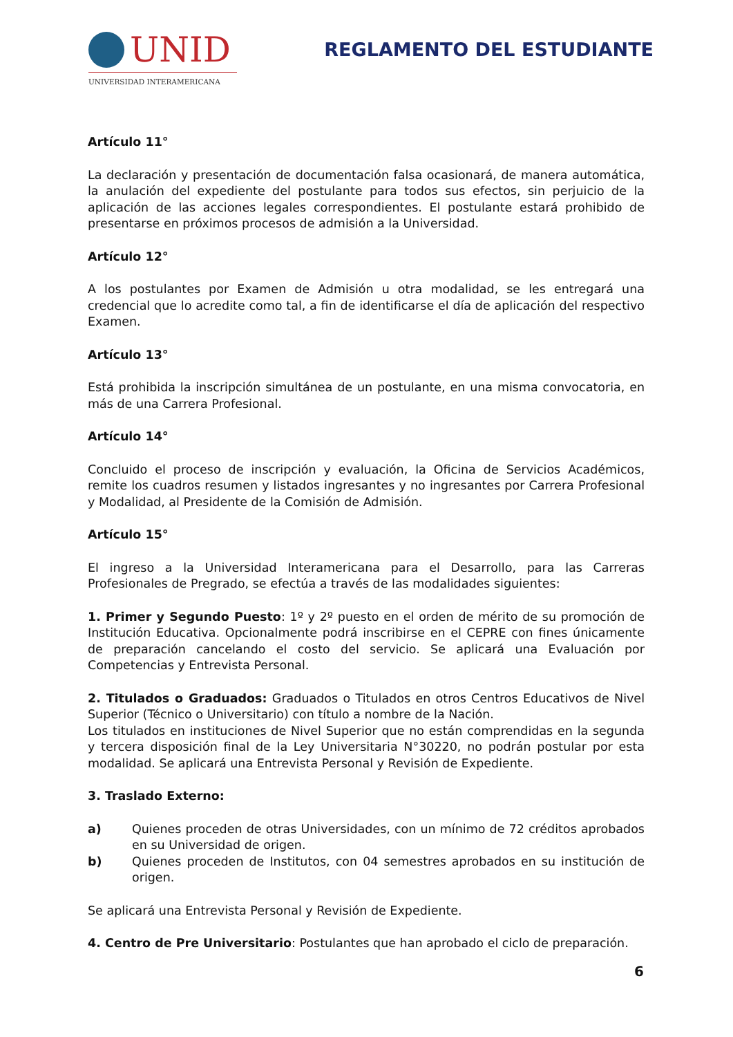UNID
UNIVERSIDAD INTERAMERICANA
REGLAMENTO DEL ESTUDIANTE
Artículo 11°
La declaración y presentación de documentación falsa ocasionará, de manera automática, la anulación del expediente del postulante para todos sus efectos, sin perjuicio de la aplicación de las acciones legales correspondientes. El postulante estará prohibido de presentarse en próximos procesos de admisión a la Universidad.
Artículo 12°
A los postulantes por Examen de Admisión u otra modalidad, se les entregará una credencial que lo acredite como tal, a fin de identificarse el día de aplicación del respectivo Examen.
Artículo 13°
Está prohibida la inscripción simultánea de un postulante, en una misma convocatoria, en más de una Carrera Profesional.
Artículo 14°
Concluido el proceso de inscripción y evaluación, la Oficina de Servicios Académicos, remite los cuadros resumen y listados ingresantes y no ingresantes por Carrera Profesional y Modalidad, al Presidente de la Comisión de Admisión.
Artículo 15°
El ingreso a la Universidad Interamericana para el Desarrollo, para las Carreras Profesionales de Pregrado, se efectúa a través de las modalidades siguientes:
1. Primer y Segundo Puesto: 1º y 2º puesto en el orden de mérito de su promoción de Institución Educativa. Opcionalmente podrá inscribirse en el CEPRE con fines únicamente de preparación cancelando el costo del servicio. Se aplicará una Evaluación por Competencias y Entrevista Personal.
2. Titulados o Graduados: Graduados o Titulados en otros Centros Educativos de Nivel Superior (Técnico o Universitario) con título a nombre de la Nación.
Los titulados en instituciones de Nivel Superior que no están comprendidas en la segunda y tercera disposición final de la Ley Universitaria N°30220, no podrán postular por esta modalidad. Se aplicará una Entrevista Personal y Revisión de Expediente.
3. Traslado Externo:
a) Quienes proceden de otras Universidades, con un mínimo de 72 créditos aprobados en su Universidad de origen.
b) Quienes proceden de Institutos, con 04 semestres aprobados en su institución de origen.
Se aplicará una Entrevista Personal y Revisión de Expediente.
4. Centro de Pre Universitario: Postulantes que han aprobado el ciclo de preparación.
6